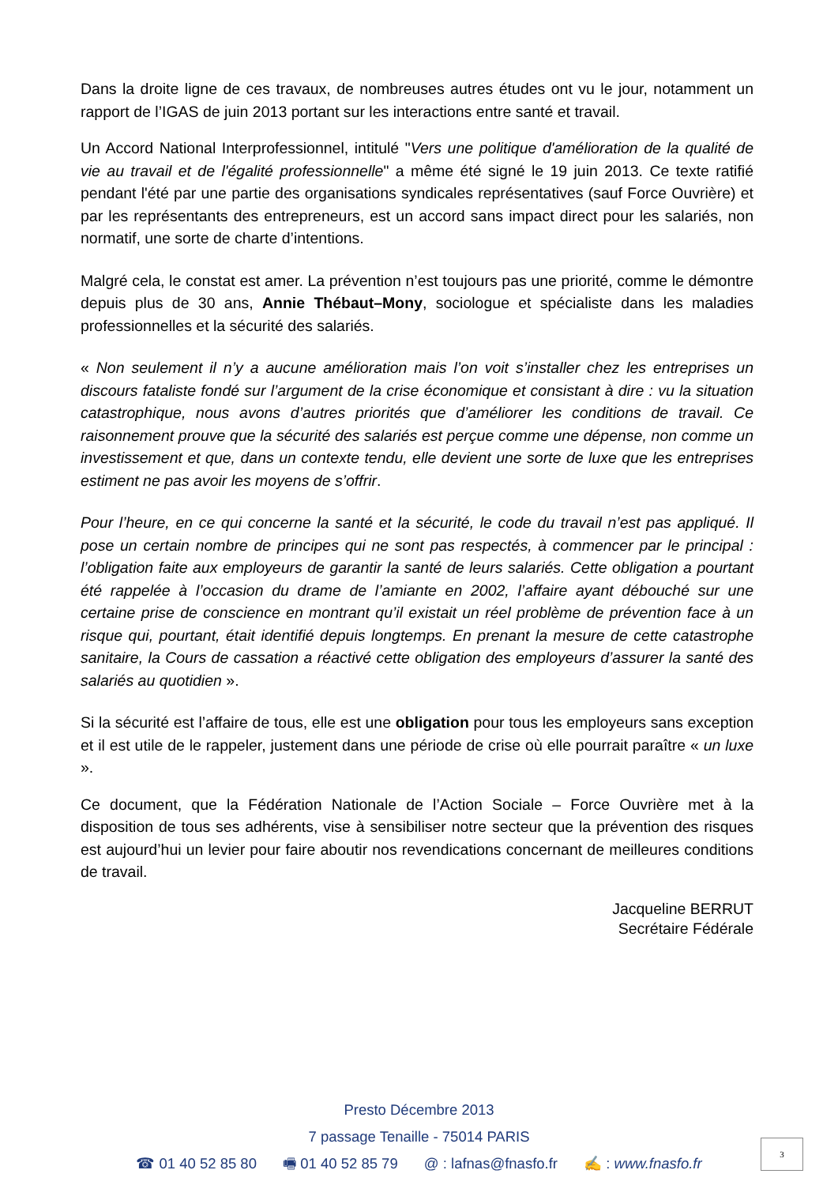Dans la droite ligne de ces travaux, de nombreuses autres études ont vu le jour, notamment un rapport de l’IGAS de juin 2013 portant sur les interactions entre santé et travail.
Un Accord National Interprofessionnel, intitulé "Vers une politique d'amélioration de la qualité de vie au travail et de l'égalité professionnelle" a même été signé le 19 juin 2013. Ce texte ratifié pendant l'été par une partie des organisations syndicales représentatives (sauf Force Ouvrière) et par les représentants des entrepreneurs, est un accord sans impact direct pour les salariés, non normatif, une sorte de charte d’intentions.
Malgré cela, le constat est amer. La prévention n’est toujours pas une priorité, comme le démontre depuis plus de 30 ans, Annie Thébaut–Mony, sociologue et spécialiste dans les maladies professionnelles et la sécurité des salariés.
« Non seulement il n’y a aucune amélioration mais l’on voit s’installer chez les entreprises un discours fataliste fondé sur l’argument de la crise économique et consistant à dire : vu la situation catastrophique, nous avons d’autres priorités que d’améliorer les conditions de travail. Ce raisonnement prouve que la sécurité des salariés est perçue comme une dépense, non comme un investissement et que, dans un contexte tendu, elle devient une sorte de luxe que les entreprises estiment ne pas avoir les moyens de s’offrir.
Pour l’heure, en ce qui concerne la santé et la sécurité, le code du travail n’est pas appliqué. Il pose un certain nombre de principes qui ne sont pas respectés, à commencer par le principal : l’obligation faite aux employeurs de garantir la santé de leurs salariés. Cette obligation a pourtant été rappelée à l’occasion du drame de l’amiante en 2002, l’affaire ayant débouché sur une certaine prise de conscience en montrant qu’il existait un réel problème de prévention face à un risque qui, pourtant, était identifié depuis longtemps. En prenant la mesure de cette catastrophe sanitaire, la Cours de cassation a réactivé cette obligation des employeurs d’assurer la santé des salariés au quotidien ».
Si la sécurité est l’affaire de tous, elle est une obligation pour tous les employeurs sans exception et il est utile de le rappeler, justement dans une période de crise où elle pourrait paraître « un luxe ».
Ce document, que la Fédération Nationale de l’Action Sociale – Force Ouvrière met à la disposition de tous ses adhérents, vise à sensibiliser notre secteur que la prévention des risques est aujourd’hui un levier pour faire aboutir nos revendications concernant de meilleures conditions de travail.
Jacqueline BERRUT
Secrétaire Fédérale
Presto Décembre 2013
7 passage Tenaille - 75014 PARIS
☎ 01 40 52 85 80 🖷 01 40 52 85 79 @ : lafnas@fnasfo.fr ✍ : www.fnasfo.fr
3